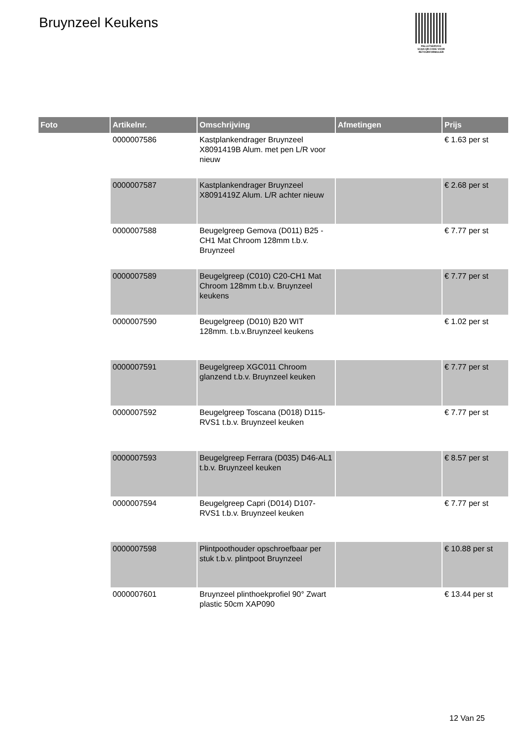Bruynzeel Keukens
PALLETSERVICE
SCAN QR-CODE VOOR
RETOURFORMULIER
| Foto | Artikelnr. | Omschrijving | Afmetingen | Prijs |
| --- | --- | --- | --- | --- |
| | 0000007586 | Kastplankendrager Bruynzeel X8091419B Alum. met pen L/R voor nieuw | | € 1.63 per st |
| | 0000007587 | Kastplankendrager Bruynzeel X8091419Z Alum. L/R achter nieuw | | € 2.68 per st |
| | 0000007588 | Beugelgreep Gemova (D011) B25 -CH1 Mat Chroom 128mm t.b.v. Bruynzeel | | € 7.77 per st |
| | 0000007589 | Beugelgreep (C010) C20-CH1 Mat Chroom 128mm t.b.v. Bruynzeel keukens | | € 7.77 per st |
| | 0000007590 | Beugelgreep (D010) B20 WIT 128mm. t.b.v.Bruynzeel keukens | | € 1.02 per st |
| | 0000007591 | Beugelgreep XGC011 Chroom glanzend t.b.v. Bruynzeel keuken | | € 7.77 per st |
| | 0000007592 | Beugelgreep Toscana (D018) D115-RVS1 t.b.v. Bruynzeel keuken | | € 7.77 per st |
| | 0000007593 | Beugelgreep Ferrara (D035) D46-AL1 t.b.v. Bruynzeel keuken | | € 8.57 per st |
| | 0000007594 | Beugelgreep Capri (D014) D107-RVS1 t.b.v. Bruynzeel keuken | | € 7.77 per st |
| | 0000007598 | Plintpoothouder opschroefbaar per stuk t.b.v. plintpoot Bruynzeel | | € 10.88 per st |
| | 0000007601 | Bruynzeel plinthoekprofiel 90° Zwart plastic 50cm XAP090 | | € 13.44 per st |
12 Van 25